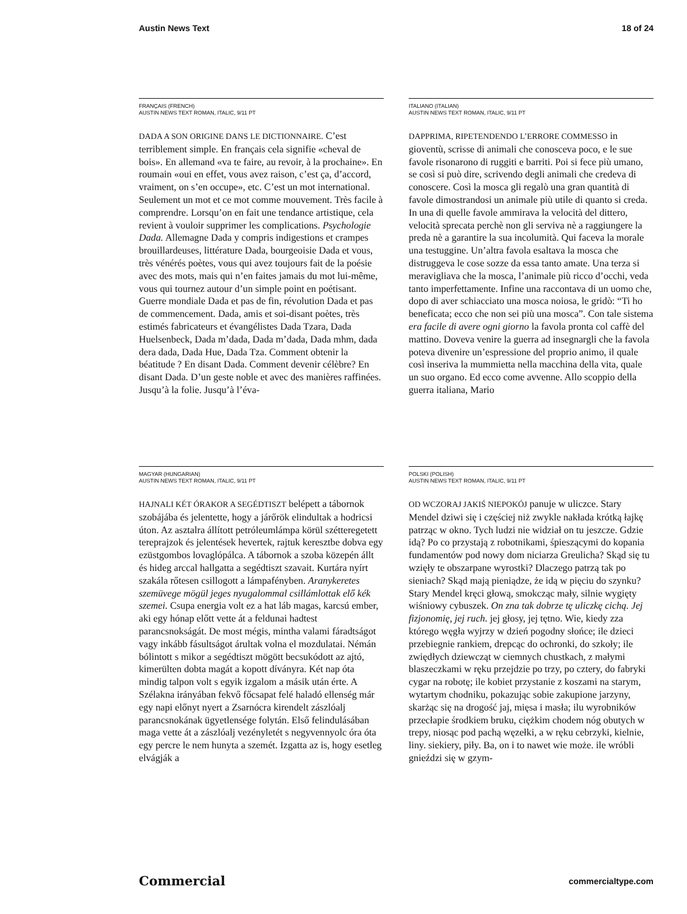Austin News Text 18 of 24
FRANÇAIS (FRENCH)
AUSTIN NEWS TEXT ROMAN, ITALIC, 9/11 PT
DADA A SON ORIGINE DANS LE DICTIONNAIRE. C’est terriblement simple. En français cela signifie «cheval de bois». En allemand «va te faire, au revoir, à la prochaine». En roumain «oui en effet, vous avez raison, c’est ça, d’accord, vraiment, on s’en occupe», etc. C’est un mot international. Seulement un mot et ce mot comme mouvement. Très facile à comprendre. Lorsqu’on en fait une tendance artistique, cela revient à vouloir supprimer les complications. Psychologie Dada. Allemagne Dada y compris indigestions et crampes brouillardeuses, littérature Dada, bourgeoisie Dada et vous, très vénérés poètes, vous qui avez toujours fait de la poésie avec des mots, mais qui n’en faites jamais du mot lui-même, vous qui tournez autour d’un simple point en poétisant. Guerre mondiale Dada et pas de fin, révolution Dada et pas de commencement. Dada, amis et soi-disant poètes, très estimés fabricateurs et évangélistes Dada Tzara, Dada Huelsenbeck, Dada m’dada, Dada m’dada, Dada mhm, dada dera dada, Dada Hue, Dada Tza. Comment obtenir la béatitude ? En disant Dada. Comment devenir célèbre? En disant Dada. D’un geste noble et avec des manières raffinées. Jusqu’à la folie. Jusqu’à l’éva-
ITALIANO (ITALIAN)
AUSTIN NEWS TEXT ROMAN, ITALIC, 9/11 PT
DAPPRIMA, RIPETENDENDO L’ERRORE COMMESSO in gioventù, scrisse di animali che conosceva poco, e le sue favole risonarono di ruggiti e barriti. Poi si fece più umano, se così si può dire, scrivendo degli animali che credeva di conoscere. Così la mosca gli regalò una gran quantità di favole dimostrandosi un animale più utile di quanto si creda. In una di quelle favole ammirava la velocità del dittero, velocità sprecata perchè non gli serviva nè a raggiungere la preda nè a garantire la sua incolumità. Qui faceva la morale una testuggine. Un’altra favola esaltava la mosca che distruggeva le cose sozze da essa tanto amate. Una terza si meravigliava che la mosca, l’animale più ricco d’occhi, veda tanto imperfettamente. Infine una raccontava di un uomo che, dopo di aver schiacciato una mosca noiosa, le gridò: “Ti ho beneficata; ecco che non sei più una mosca”. Con tale sistema era facile di avere ogni giorno la favola pronta col caffè del mattino. Doveva venire la guerra ad insegnargli che la favola poteva divenire un’espressione del proprio animo, il quale così inseriva la mummietta nella macchina della vita, quale un suo organo. Ed ecco come avvenne. Allo scoppio della guerra italiana, Mario
MAGYAR (HUNGARIAN)
AUSTIN NEWS TEXT ROMAN, ITALIC, 9/11 PT
HAJNALI KÉT ÓRAKOR A SEGÉDTISZT belépett a tábornok szobájába és jelentette, hogy a járőrök elindultak a hodricsi úton. Az asztalra állított petróleumlámpa körül szétteregetett tereprajzok és jelentések hevertek, rajtuk keresztbe dobva egy ezüstgombos lovaglópálca. A tábornok a szoba közepén állt és hideg arccal hallgatta a segédtiszt szavait. Kurtára nyírt szakála rőtesen csillogott a lámpafényben. Aranykeretes szemüvege mögül jeges nyugalommal csillámlottak elő kék szemei. Csupa energia volt ez a hat láb magas, karcsú ember, aki egy hónap előtt vette át a feldunai hadtest parancsnokságát. De most mégis, mintha valami fáradtságot vagy inkább fásultságot árultak volna el mozdulatai. Némán bólintott s mikor a segédtiszt mögött becsukódott az ajtó, kimerülten dobta magát a kopott díványra. Két nap óta mindig talpon volt s egyik izgalom a másik után érte. A Szélakna irányában fekvő főcsapat felé haladó ellenség már egy napi előnyt nyert a Zsarnócra kirendelt zászlóalj parancsnokának ügyetlensége folytán. Első felindulásában maga vette át a zászlóalj vezényletét s negyvennyolc óra óta egy percre le nem hunyta a szemét. Izgatta az is, hogy esetleg elvágják a
POLSKI (POLISH)
AUSTIN NEWS TEXT ROMAN, ITALIC, 9/11 PT
OD WCZORAJ JAKIŚ NIEPOKÓJ panuje w uliczce. Stary Mendel dziwi się i częściej niż zwykle nakłada krótką łajkę patrząc w okno. Tych ludzi nie widział on tu jeszcze. Gdzie idą? Po co przystają z robotnikami, śpieszącymi do kopania fundamentów pod nowy dom niciarza Greulicha? Skąd się tu wzięły te obszarpane wyrostki? Dlaczego patrzą tak po sieniach? Skąd mają pieniądze, że idą w pięciu do szynku? Stary Mendel kręci głową, smokcząc mały, silnie wygięty wiśniowy cybuszek. On zna tak dobrze tę uliczkę cichą. Jej fizjonomię, jej ruch. jej głosy, jej tętno. Wie, kiedy zza którego węgła wyjrzy w dzień pogodny słońce; ile dzieci przebiegnie rankiem, drepcąc do ochronki, do szkoły; ile zwiędłych dziewcząt w ciemnych chustkach, z małymi blaszeczkami w ręku przejdzie po trzy, po cztery, do fabryki cygar na robotę; ile kobiet przystanie z koszami na starym, wytartym chodniku, pokazując sobie zakupione jarzyny, skarżąc się na drogość jaj, mięsa i masła; ilu wyrobników przecłapie środkiem bruku, ciężkim chodem nóg obutych w trepy, niosąc pod pachą węzełki, a w ręku cebrzyki, kielnie, liny. siekiery, piły. Ba, on i to nawet wie może. ile wróbli gnieździ się w gzym-
Commercial commercialtype.com